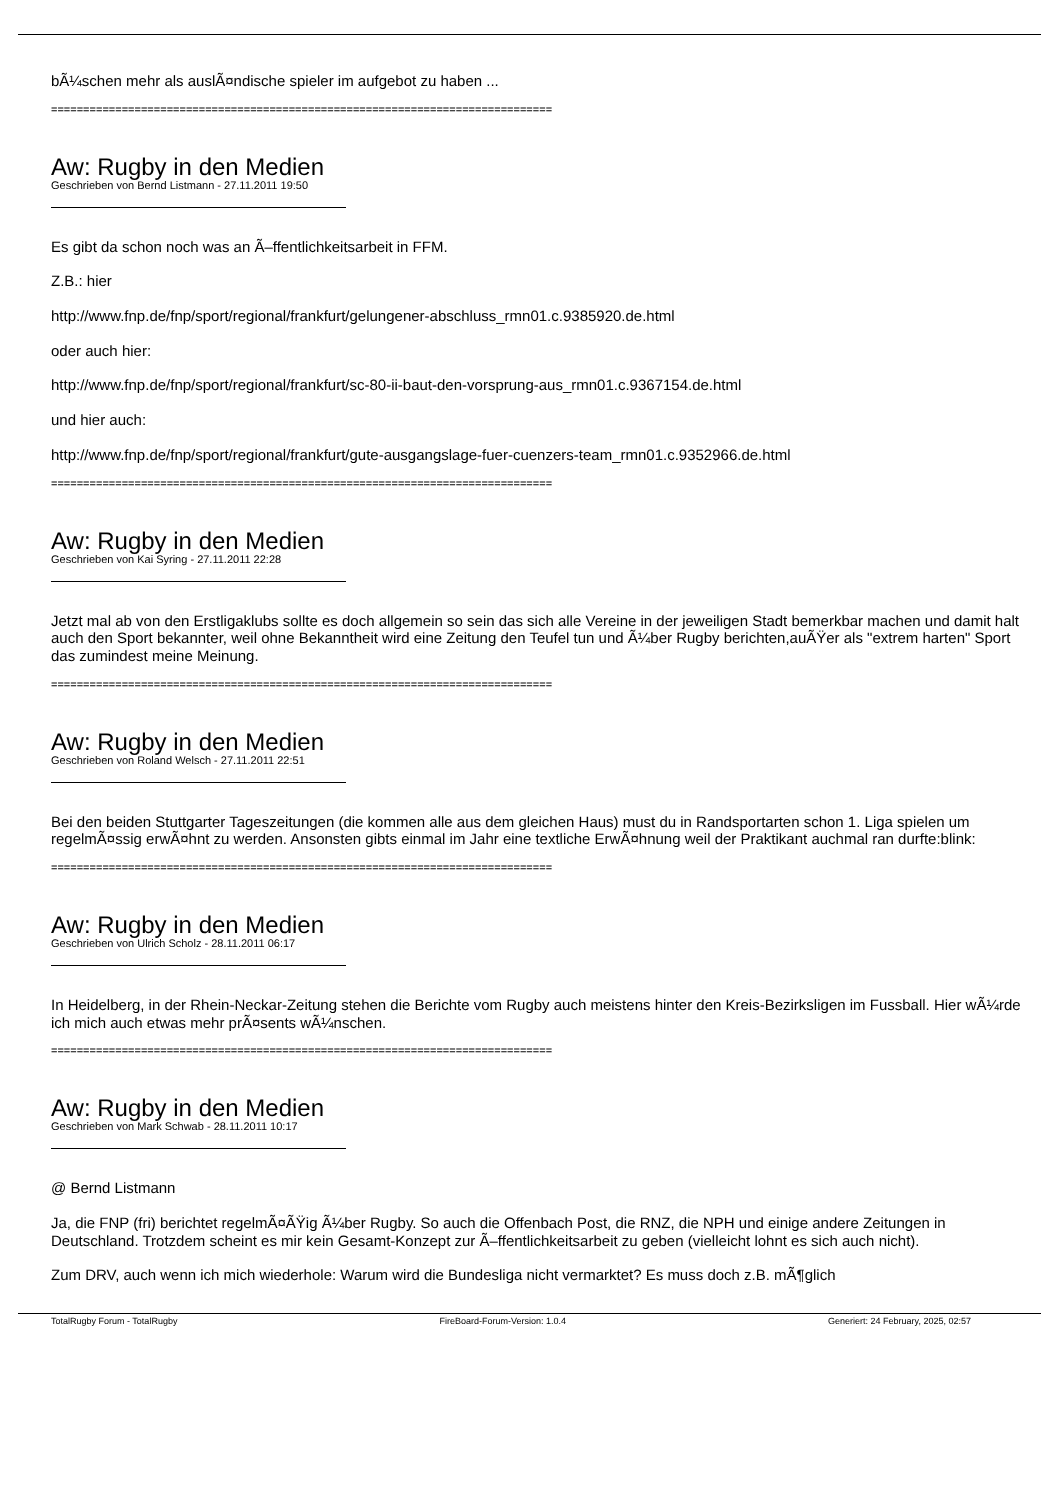bÃ¼schen mehr als auslÃ¤ndische spieler im aufgebot zu haben ...
==============================================================================
Aw: Rugby in den Medien
Geschrieben von Bernd Listmann - 27.11.2011 19:50
Es gibt da schon noch was an Ã–ffentlichkeitsarbeit in FFM.
Z.B.: hier
http://www.fnp.de/fnp/sport/regional/frankfurt/gelungener-abschluss_rmn01.c.9385920.de.html
oder auch hier:
http://www.fnp.de/fnp/sport/regional/frankfurt/sc-80-ii-baut-den-vorsprung-aus_rmn01.c.9367154.de.html
und hier auch:
http://www.fnp.de/fnp/sport/regional/frankfurt/gute-ausgangslage-fuer-cuenzers-team_rmn01.c.9352966.de.html
==============================================================================
Aw: Rugby in den Medien
Geschrieben von Kai Syring - 27.11.2011 22:28
Jetzt mal ab von den Erstligaklubs sollte es doch allgemein so sein das sich alle Vereine in der jeweiligen Stadt bemerkbar machen und damit halt auch den Sport bekannter, weil ohne Bekanntheit wird eine Zeitung den Teufel tun und Ã¼ber Rugby berichten,auÃŸer als "extrem harten" Sport das zumindest meine Meinung.
==============================================================================
Aw: Rugby in den Medien
Geschrieben von Roland Welsch - 27.11.2011 22:51
Bei den beiden Stuttgarter Tageszeitungen (die kommen alle aus dem gleichen Haus) must du in Randsportarten schon 1. Liga spielen um regelmÃ¤ssig erwÃ¤hnt zu werden. Ansonsten gibts einmal im Jahr eine textliche ErwÃ¤hnung weil der Praktikant auchmal ran durfte:blink:
==============================================================================
Aw: Rugby in den Medien
Geschrieben von Ulrich Scholz - 28.11.2011 06:17
In Heidelberg, in der Rhein-Neckar-Zeitung stehen die Berichte vom Rugby auch meistens hinter den Kreis-Bezirksligen im Fussball. Hier wÃ¼rde ich mich auch etwas mehr prÃ¤sents wÃ¼nschen.
==============================================================================
Aw: Rugby in den Medien
Geschrieben von Mark Schwab - 28.11.2011 10:17
@ Bernd Listmann
Ja, die FNP (fri) berichtet regelmÃ¤ÃŸig Ã¼ber Rugby. So auch die Offenbach Post, die RNZ, die NPH und einige andere Zeitungen in Deutschland. Trotzdem scheint es mir kein Gesamt-Konzept zur Ã–ffentlichkeitsarbeit zu geben (vielleicht lohnt es sich auch nicht).
Zum DRV, auch wenn ich mich wiederhole: Warum wird die Bundesliga nicht vermarktet? Es muss doch z.B. mÃ¶glich
TotalRugby Forum - TotalRugby FireBoard-Forum-Version: 1.0.4 Generiert: 24 February, 2025, 02:57